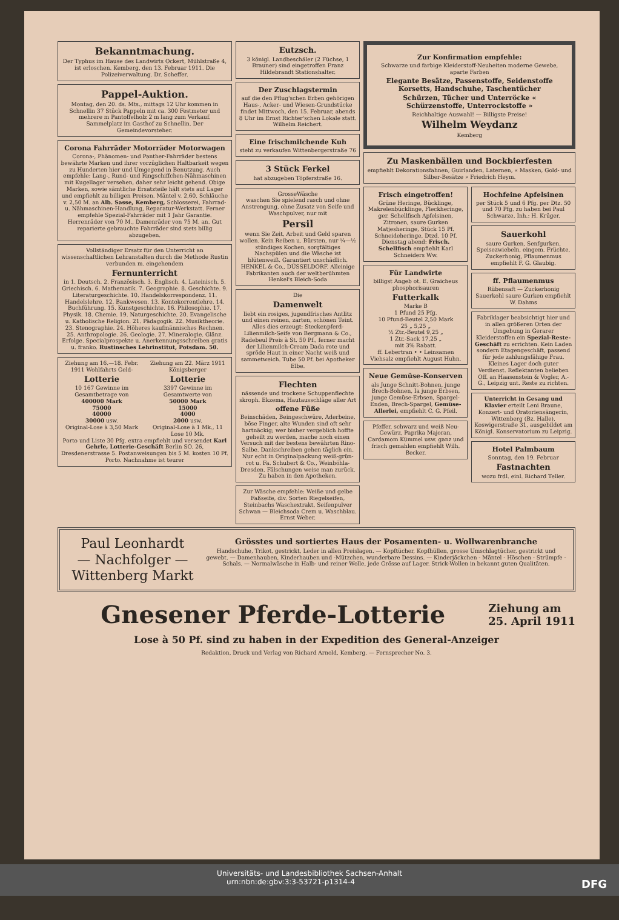Bekanntmachung.
Der Typhus im Hause des Landwirts Ockert, Mühlstraße 4, ist erloschen. Kemberg, den 13. Februar 1911. Die Polizeiverwaltung. Dr. Scheffer.
Pappel-Auktion.
Montag, den 20. ds. Mts., mittags 12 Uhr kommen in Schnellin 37 Stück Pappeln mit ca. 300 Festmeter und mehrere m Pantoffelholz 2 m lang zum Verkauf. Sammelplatz im Gasthof zu Schnellin. Der Gemeindevorsteher.
Corona Fahrräder Motorräder Motorwagen
Corona-, Phänomen- und Panther-Fahrräder bestens bewährte Marken und ihrer vorzüglichen Haltbarkeit wegen zu Hunderten hier und Umgegend in Benutzung. Auch empfehle: Lang-, Rund- und Ringschiffchen-Nähmaschinen mit Kugellager versehen, daher sehr leicht gehend. Obige Marken, sowie sämtliche Ersatzteile hält stets auf Lager und empfiehlt zu billigen Preisen. Mäntel v. 2,60, Schläuche v. 2,50 M. an Alb. Sasse, Kemberg, Schlosserei, Fahrrad- u. Nähmaschinen-Handlung, Reparatur-Werkstatt. Ferner empfehle Spezial-Fahrräder mit 1 Jahr Garantie. Herrenräder von 70 M., Damenräder von 75 M. an. Gut reparierte gebrauchte Fahrräder sind stets billig abzugeben.
Vollständiger Ersatz für den Unterricht an wissenschaftlichen Lehranstalten durch die Methode Rustin verbunden m. eingehendem
Fernunterricht
in 1. Deutsch. 2. Französisch. 3. Englisch. 4. Lateinisch. 5. Griechisch. 6. Mathematik. 7. Geographie. 8. Geschichte. 9. Literaturgeschichte. 10. Handelskorrespondenz. 11. Handelslehre. 12. Bankwesen. 13. Kontokorrentlehre. 14. Buchführung. 15. Kunstgeschichte. 16. Philosophie. 17. Physik. 18. Chemie. 19. Naturgeschichte. 20. Evangelische u. Katholische Religion. 21. Pädagogik. 22. Musiktheorie. 23. Stenographie. 24. Höheres kaufmännisches Rechnen. 25. Anthropologie. 26. Geologie. 27. Mineralogie. Glänz. Erfolge. Specialprospekte u. Anerkennungsschreiben gratis u. franko. Rustinsches Lehrinstitut, Potsdam. 50.
Ziehung am 16.—18. Febr. 1911 Wohlfahrts Geld-
Lotterie
10 167 Gewinne im Gesamtbetrage von
400000 Mark
75000
40000
30000 usw.
Original-Lose à 3,50 Mark
Ziehung am 22. März 1911 Königsberger
Lotterie
3397 Gewinne im Gesamtwerte von
50000 Mark
15000
4000
2000 usw.
Original-Lose à 1 Mk., 11 Lose 10 Mk.
Porto und Liste 30 Pfg. extra empfiehlt und versendet Karl Gehrle, Lotterie-Geschäft Berlin SO. 26, Dresdenerstrasse 5. Postanweisungen bis 5 M. kosten 10 Pf. Porto. Nachnahme ist teurer
Eutzsch.
3 königl. Landbeschäler (2 Füchse, 1 Brauner) sind eingetroffen Franz Hildebrandt Stationshalter.
Der Zuschlagstermin
auf die den Pflug'schen Erben gehörigen Haus-, Acker- und Wiesen-Grundstücke findet Mittwoch, den 15. Februar, abends 8 Uhr im Ernst Richter'schen Lokale statt. Wilhelm Reichert.
Eine frischmilchende Kuh
steht zu verkaufen Wittenbergerstraße 76
3 Stück Ferkel
hat abzugeben Töpferstraße 16.
GrosseWäsche
waschen Sie spielend rasch und ohne Anstrengung, ohne Zusatz von Seife und Waschpulver, nur mit
Persil
wenn Sie Zeit, Arbeit und Geld sparen wollen. Kein Reiben u. Bürsten, nur ¼—½ stündiges Kochen, sorgfältiges Nachspülen und die Wäsche ist blütenweiß. Garantiert unschädlich. HENKEL & Co., DÜSSELDORF. Alleinige Fabrikanten auch der weltberühmten Henkel's Bleich-Soda
Die
Damenwelt
liebt ein rosiges, jugendfrisches Antlitz und einen reinen, zarten, schönen Teint. Alles dies erzeugt: Steckenpferd-Lilienmilch-Seife von Bergmann & Co., Radebeul Preis à St. 50 Pf., ferner macht der Lilienmilch-Cream Dada rote und spröde Haut in einer Nacht weiß und sammetweich. Tube 50 Pf. bei Apotheker Elbe.
Flechten
nässende und trockene Schuppenflechte skroph. Ekzema, Hautausschläge aller Art
offene Füße
Beinschäden, Beingeschwüre, Aderbeine, böse Finger, alte Wunden sind oft sehr hartnäckig; wer bisher vergeblich hoffte geheilt zu werden, mache noch einen Versuch mit der bestens bewährten Rino-Salbe. Dankschreiben gehen täglich ein. Nur echt in Originalpackung weiß-grün-rot u. Fa. Schubert & Co., Weinböhla-Dresden. Fälschungen weise man zurück. Zu haben in den Apotheken.
Zur Wäsche empfehle: Weiße und gelbe Faßseife, div. Sorten Riegelseifen, Steinbachs Waschextrakt, Seifenpulver Schwan — Bleichsoda Crem u. Waschblau. Ernst Weber.
Zur Konfirmation empfehle:
Schwarze und farbige Kleiderstoff-Neuheiten moderne Gewebe, aparte Farben
Elegante Besätze, Passenstoffe, Seidenstoffe Korsetts, Handschuhe, Taschentücher
Schürzen, Tücher und Unterröcke « Schürzenstoffe, Unterrockstoffe »
Reichhaltige Auswahl! — Billigste Preise!
Wilhelm Weydanz
Kemberg
Zu Maskenbällen und Bockbierfesten
empfiehlt Dekorationsfahnen, Guirlanden, Laternen, « Masken, Gold- und Silber-Besätze » Friedrich Heym.
Frisch eingetroffen!
Grüne Heringe, Bücklinge, Makrelenbücklinge, Fleckheringe, ger. Schellfisch Apfelsinen, Zitronen, saure Gurken Matjesheringe, Stück 15 Pf. Schneideheringe, Dtzd. 10 Pf. Dienstag abend: Frisch. Schellfisch empfiehlt Karl Schneiders Ww.
Für Landwirte
billigst Angeb ot. E. Graicheus phosphorisauren
Futterkalk
Marke B
1 Pfund 25 Pfg.
10 Pfund-Beutel 2,50 Mark
25 „ 5,25 „
½ Ztr.-Beutel 9,25 „
1 Ztr.-Sack 17,25 „
mit 3% Rabatt.
ff. Lebertran • • Leinsamen Viehsalz empfiehlt August Huhn.
Neue Gemüse-Konserven
als Junge Schnitt-Bohnen, junge Brech-Bohnen, Ia junge Erbsen, junge Gemüse-Erbsen, Spargel-Enden, Brech-Spargel, Gemüse-Allerlei, empfiehlt C. G. Pfeil.
Pfeffer, schwarz und weiß Neu-Gewürz, Paprika Majoran, Cardamom Kümmel usw. ganz und frisch gemahlen empfiehlt Wilh. Becker.
Hochfeine Apfelsinen
per Stück 5 und 6 Pfg. per Dtz. 50 und 70 Pfg. zu haben bei Paul Schwarze, Inh.: H. Krüger.
Sauerkohl
saure Gurken, Senfgurken, Speisezwiebeln, eingem. Früchte, Zuckerhonig, Pflaumenmus empfiehlt F. G. Glaubig.
ff. Pflaumenmus
Rübensaft — Zuckerhonig Sauerkohl saure Gurken empfiehlt W. Dahms
Fabriklager beabsichtigt hier und in allen größeren Orten der Umgebung in Gerarer Kleiderstoffen ein Spezial-Reste-Geschäft zu errichten. Kein Laden sondern Etagengeschäft, passend für jede zahlungsfähige Frau. Kleines Lager doch guter Verdienst. Reflektanten belieben Off. an Haasenstein & Vogler, A.-G., Leipzig unt. Reste zu richten.
Unterricht in Gesang und Klavier erteilt Leni Braune, Konzert- und Oratoriensängerin, Wittenberg (Bz. Halle), Koswigerstraße 31, ausgebildet am Königl. Konservatorium zu Leipzig.
Hotel Palmbaum
Sonntag, den 19. Februar
Fastnachten
wozu frdl. einl. Richard Teller.
Paul Leonhardt
— Nachfolger —
Wittenberg Markt
Grösstes und sortiertes Haus der Posamenten- u. Wollwarenbranche
Handschuhe, Trikot, gestrickt, Leder in allen Preislagen. — Kopftücher, Kopfhüllen, grosse Umschlagtücher, gestrickt und gewebt. — Damenhauben, Kinderhauben und -Mützchen, wunderbare Dessins. — Kinderjäckchen - Mäntel - Höschen - Strümpfe - Schals. — Normalwäsche in Halb- und reiner Wolle, jede Grösse auf Lager. Strick-Wollen in bekannt guten Qualitäten.
Gnesener Pferde-Lotterie
Ziehung am
25. April 1911
Lose à 50 Pf. sind zu haben in der Expedition des General-Anzeiger
Redaktion, Druck und Verlag von Richard Arnold, Kemberg. — Fernsprecher No. 3.
Universitäts- und Landesbibliothek Sachsen-Anhalt
urn:nbn:de:gbv:3:3-53721-p1314-4 DFG